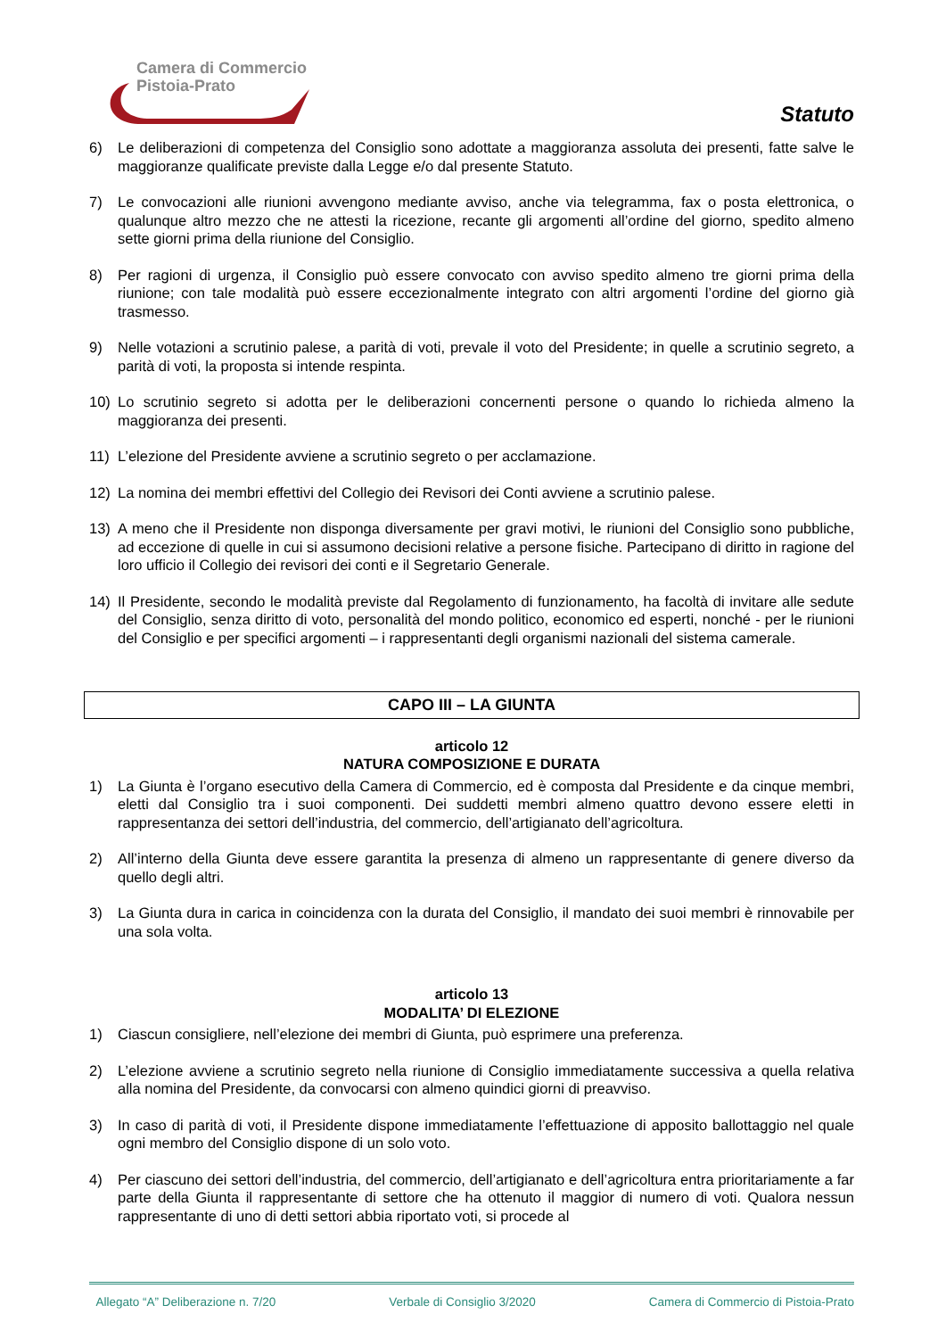Camera di Commercio
Pistoia-Prato
Statuto
6) Le deliberazioni di competenza del Consiglio sono adottate a maggioranza assoluta dei presenti, fatte salve le maggioranze qualificate previste dalla Legge e/o dal presente Statuto.
7) Le convocazioni alle riunioni avvengono mediante avviso, anche via telegramma, fax o posta elettronica, o qualunque altro mezzo che ne attesti la ricezione, recante gli argomenti all’ordine del giorno, spedito almeno sette giorni prima della riunione del Consiglio.
8) Per ragioni di urgenza, il Consiglio può essere convocato con avviso spedito almeno tre giorni prima della riunione; con tale modalità può essere eccezionalmente integrato con altri argomenti l’ordine del giorno già trasmesso.
9) Nelle votazioni a scrutinio palese, a parità di voti, prevale il voto del Presidente; in quelle a scrutinio segreto, a parità di voti, la proposta si intende respinta.
10) Lo scrutinio segreto si adotta per le deliberazioni concernenti persone o quando lo richieda almeno la maggioranza dei presenti.
11) L’elezione del Presidente avviene a scrutinio segreto o per acclamazione.
12) La nomina dei membri effettivi del Collegio dei Revisori dei Conti avviene a scrutinio palese.
13) A meno che il Presidente non disponga diversamente per gravi motivi, le riunioni del Consiglio sono pubbliche, ad eccezione di quelle in cui si assumono decisioni relative a persone fisiche. Partecipano di diritto in ragione del loro ufficio il Collegio dei revisori dei conti e il Segretario Generale.
14) Il Presidente, secondo le modalità previste dal Regolamento di funzionamento, ha facoltà di invitare alle sedute del Consiglio, senza diritto di voto, personalità del mondo politico, economico ed esperti, nonché - per le riunioni del Consiglio e per specifici argomenti – i rappresentanti degli organismi nazionali del sistema camerale.
CAPO III – LA GIUNTA
articolo 12
NATURA COMPOSIZIONE E DURATA
1) La Giunta è l’organo esecutivo della Camera di Commercio, ed è composta dal Presidente e da cinque membri, eletti dal Consiglio tra i suoi componenti. Dei suddetti membri almeno quattro devono essere eletti in rappresentanza dei settori dell’industria, del commercio, dell’artigianato dell’agricoltura.
2) All’interno della Giunta deve essere garantita la presenza di almeno un rappresentante di genere diverso da quello degli altri.
3) La Giunta dura in carica in coincidenza con la durata del Consiglio, il mandato dei suoi membri è rinnovabile per una sola volta.
articolo 13
MODALITA’ DI ELEZIONE
1) Ciascun consigliere, nell’elezione dei membri di Giunta, può esprimere una preferenza.
2) L’elezione avviene a scrutinio segreto nella riunione di Consiglio immediatamente successiva a quella relativa alla nomina del Presidente, da convocarsi con almeno quindici giorni di preavviso.
3) In caso di parità di voti, il Presidente dispone immediatamente l’effettuazione di apposito ballottaggio nel quale ogni membro del Consiglio dispone di un solo voto.
4) Per ciascuno dei settori dell’industria, del commercio, dell’artigianato e dell’agricoltura entra prioritariamente a far parte della Giunta il rappresentante di settore che ha ottenuto il maggior di numero di voti. Qualora nessun rappresentante di uno di detti settori abbia riportato voti, si procede al
Allegato “A” Deliberazione n. 7/20 Verbale di Consiglio 3/2020 Camera di Commercio di Pistoia-Prato